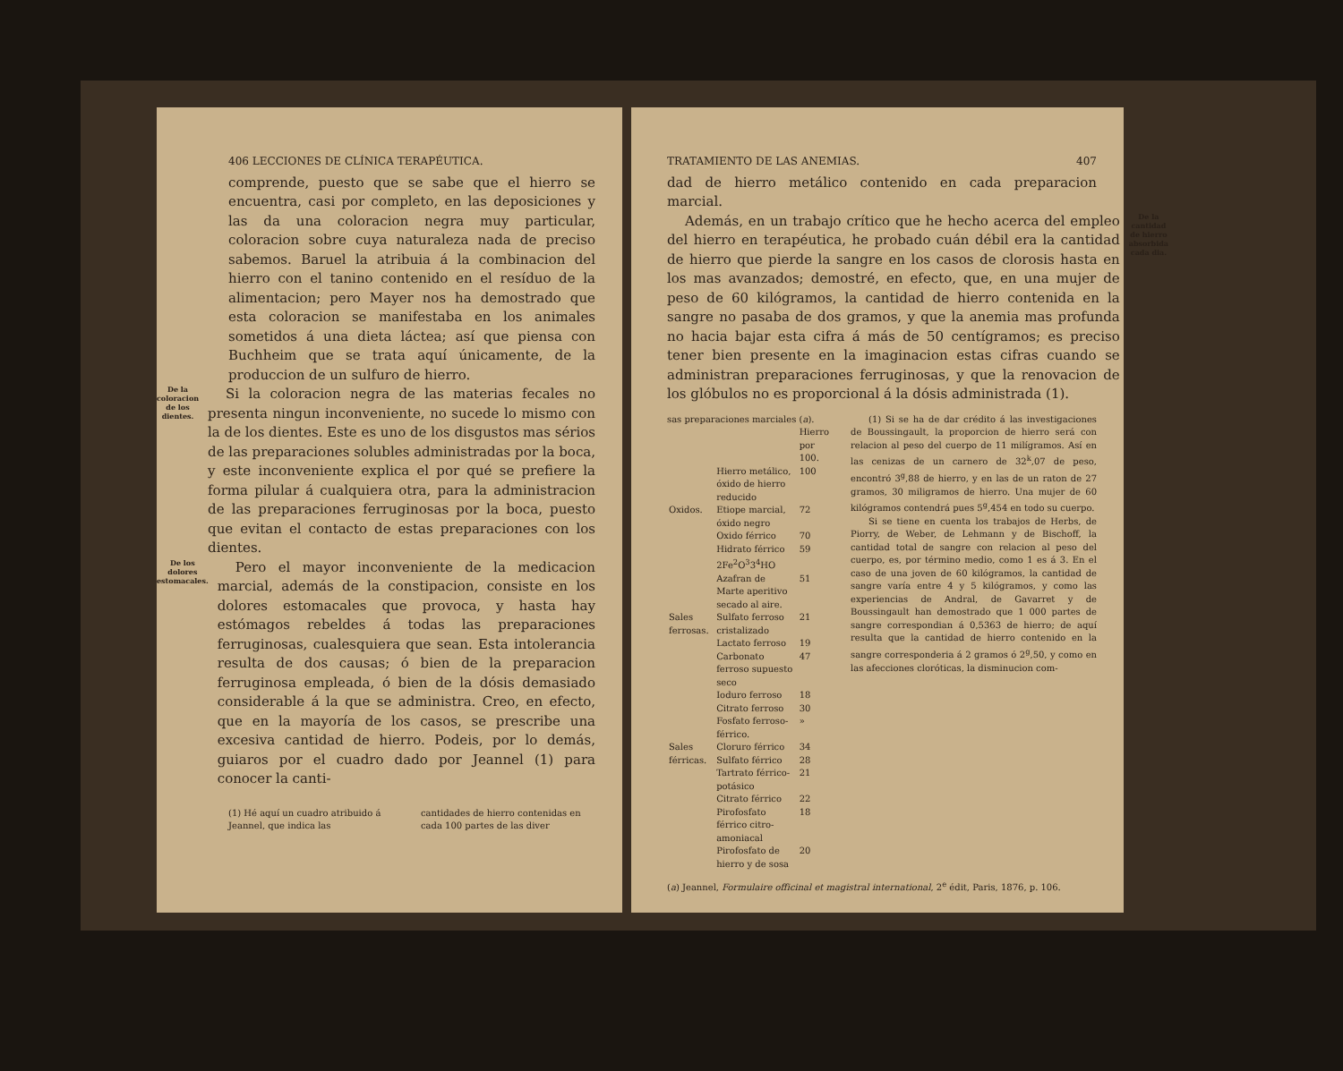406 LECCIONES DE CLÍNICA TERAPÉUTICA.
comprende, puesto que se sabe que el hierro se encuentra, casi por completo, en las deposiciones y las da una coloracion negra muy particular, coloracion sobre cuya naturaleza nada de preciso sabemos. Baruel la atribuia á la combinacion del hierro con el tanino contenido en el resíduo de la alimentacion; pero Mayer nos ha demostrado que esta coloracion se manifestaba en los animales sometidos á una dieta láctea; así que piensa con Buchheim que se trata aquí únicamente, de la produccion de un sulfuro de hierro.
De la coloracion de los dientes.
Si la coloracion negra de las materias fecales no presenta ningun inconveniente, no sucede lo mismo con la de los dientes. Este es uno de los disgustos mas sérios de las preparaciones solubles administradas por la boca, y este inconveniente explica el por qué se prefiere la forma pilular á cualquiera otra, para la administracion de las preparaciones ferruginosas por la boca, puesto que evitan el contacto de estas preparaciones con los dientes.
De los dolores estomacales.
Pero el mayor inconveniente de la medicacion marcial, además de la constipacion, consiste en los dolores estomacales que provoca, y hasta hay estómagos rebeldes á todas las preparaciones ferruginosas, cualesquiera que sean. Esta intolerancia resulta de dos causas; ó bien de la preparacion ferruginosa empleada, ó bien de la dósis demasiado considerable á la que se administra. Creo, en efecto, que en la mayoría de los casos, se prescribe una excesiva cantidad de hierro. Podeis, por lo demás, guiaros por el cuadro dado por Jeannel (1) para conocer la canti-
(1) Hé aquí un cuadro atribuido á Jeannel, que indica las
cantidades de hierro contenidas en cada 100 partes de las diver
TRATAMIENTO DE LAS ANEMIAS. 407
dad de hierro metálico contenido en cada preparacion marcial.
De la cantidad de hierro absorbida cada dia.
Además, en un trabajo crítico que he hecho acerca del empleo del hierro en terapéutica, he probado cuán débil era la cantidad de hierro que pierde la sangre en los casos de clorosis hasta en los mas avanzados; demostré, en efecto, que, en una mujer de peso de 60 kilógramos, la cantidad de hierro contenida en la sangre no pasaba de dos gramos, y que la anemia mas profunda no hacia bajar esta cifra á más de 50 centígramos; es preciso tener bien presente en la imaginacion estas cifras cuando se administran preparaciones ferruginosas, y que la renovacion de los glóbulos no es proporcional á la dósis administrada (1).
sas preparaciones marciales (a).
| | | Hierro por 100. |
| | Hierro metálico, óxido de hierro reducido | 100 |
| Oxidos. | Etiope marcial, óxido negro | 72 |
| | Oxido férrico | 70 |
| | Hidrato férrico 2Fe<sup>2</sup>O<sup>3</sup>3<sup>4</sup>HO | 59 |
| | Azafran de Marte aperitivo secado al aire. | 51 |
| Sales ferrosas. | Sulfato ferroso cristalizado | 21 |
| | Lactato ferroso | 19 |
| | Carbonato ferroso supuesto seco | 47 |
| | Ioduro ferroso | 18 |
| | Citrato ferroso | 30 |
| | Fosfato ferroso-férrico. | » |
| Sales férricas. | Cloruro férrico | 34 |
| | Sulfato férrico | 28 |
| | Tartrato férrico-potásico | 21 |
| | Citrato férrico | 22 |
| | Pirofosfato férrico citro-amoniacal | 18 |
| | Pirofosfato de hierro y de sosa | 20 |
(1) Si se ha de dar crédito á las investigaciones de Boussingault, la proporcion de hierro será con relacion al peso del cuerpo de 11 milígramos. Así en las cenizas de un carnero de 32<sup>k</sup>,07 de peso, encontró 3<sup>g</sup>,88 de hierro, y en las de un raton de 27 gramos, 30 miligramos de hierro. Una mujer de 60 kilógramos contendrá pues 5<sup>g</sup>,454 en todo su cuerpo.
Si se tiene en cuenta los trabajos de Herbs, de Piorry, de Weber, de Lehmann y de Bischoff, la cantidad total de sangre con relacion al peso del cuerpo, es, por término medio, como 1 es á 3. En el caso de una joven de 60 kilógramos, la cantidad de sangre varía entre 4 y 5 kilógramos, y como las experiencias de Andral, de Gavarret y de Boussingault han demostrado que 1 000 partes de sangre correspondian á 0,5363 de hierro; de aquí resulta que la cantidad de hierro contenido en la sangre corresponderia á 2 gramos ó 2<sup>g</sup>,50, y como en las afecciones cloróticas, la disminucion com-
(a) Jeannel, Formulaire officinal et magistral international, 2<sup>e</sup> édit, Paris, 1876, p. 106.